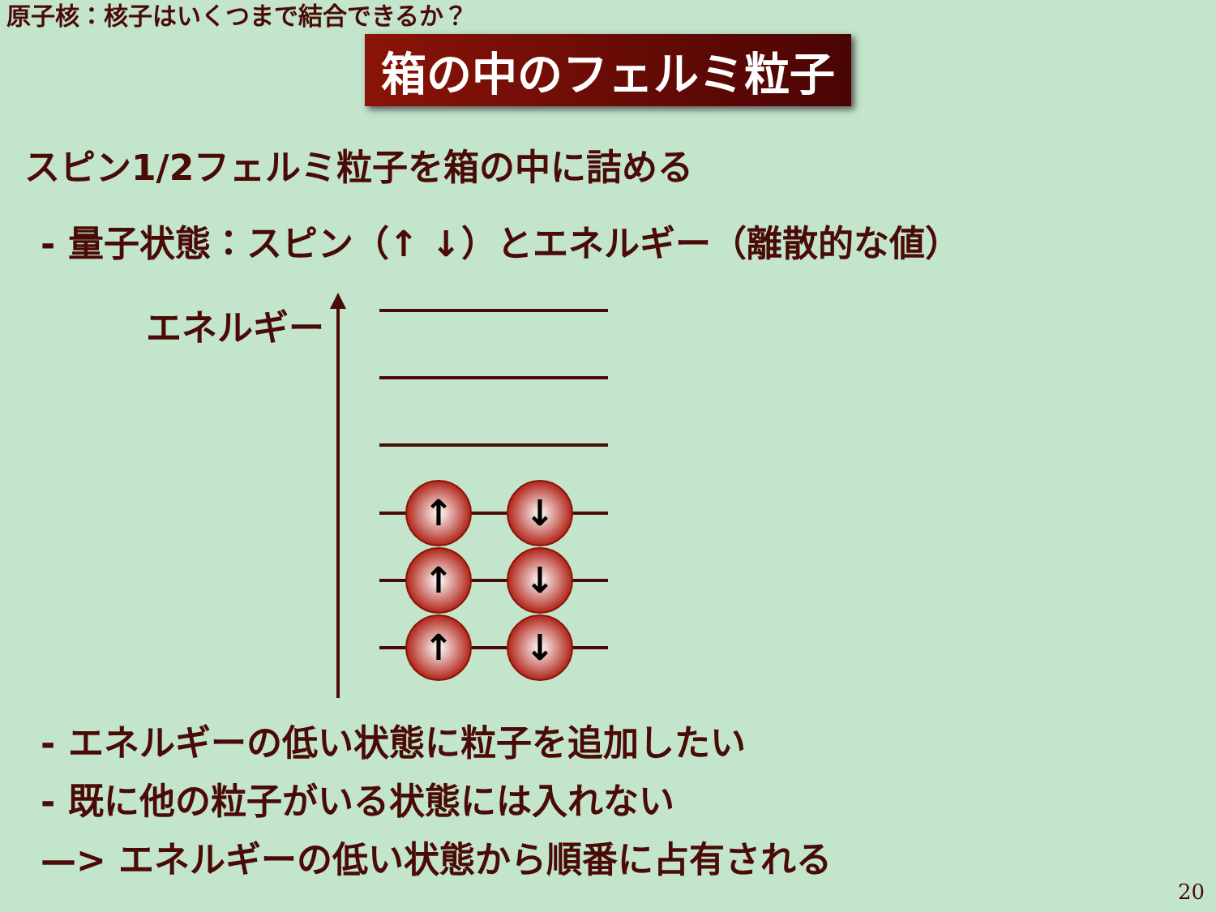原子核：核子はいくつまで結合できるか？
箱の中のフェルミ粒子
スピン1/2フェルミ粒子を箱の中に詰める
- 量子状態：スピン（↑ ↓）とエネルギー（離散的な値）
エネルギー
↑
↓
↑
↓
↑
↓
- エネルギーの低い状態に粒子を追加したい
- 既に他の粒子がいる状態には入れない
—> エネルギーの低い状態から順番に占有される
20